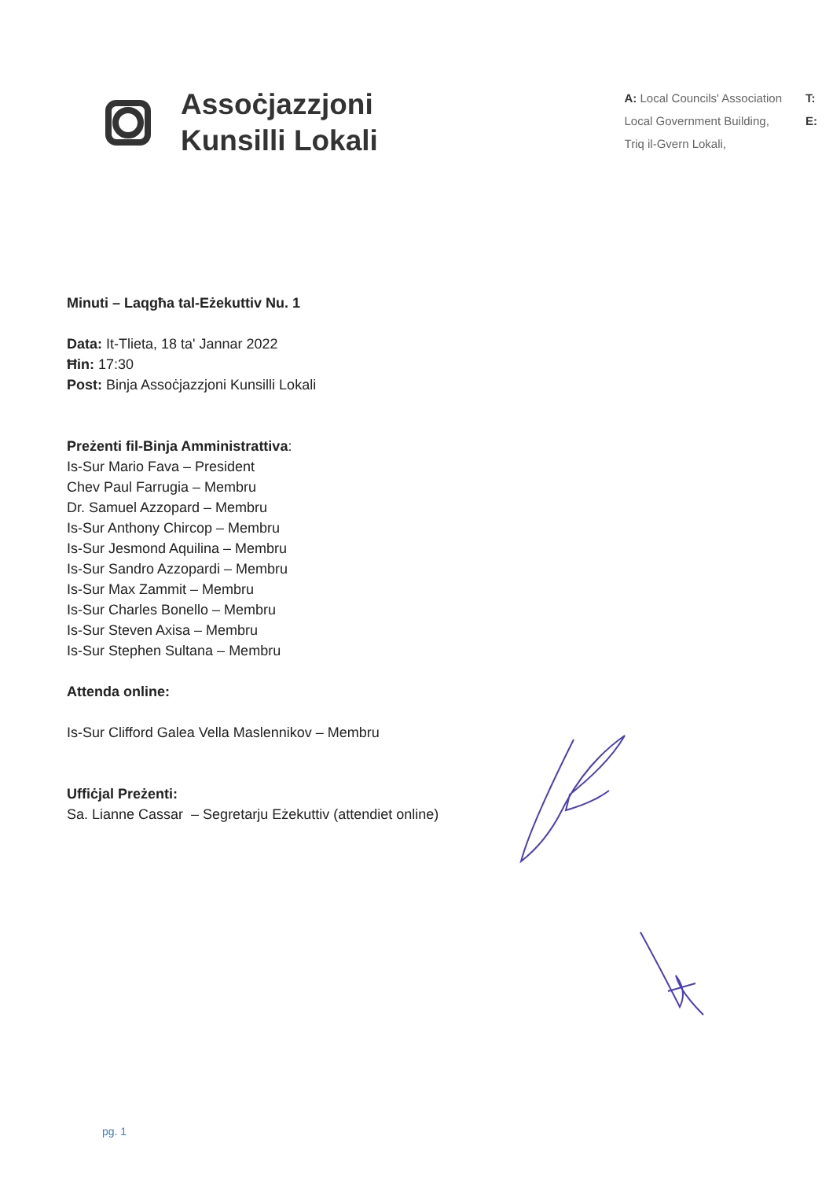Assoċjazzjoni
Kunsilli Lokali
A: Local Councils' Association
Local Government Building,
Triq il-Gvern Lokali,
T:
E:
Minuti – Laqgħa tal-Eżekuttiv Nu. 1
Data: It-Tlieta, 18 ta' Jannar 2022
Ħin: 17:30
Post: Binja Assoċjazzjoni Kunsilli Lokali
Preżenti fil-Binja Amministrattiva:
Is-Sur Mario Fava – President
Chev Paul Farrugia – Membru
Dr. Samuel Azzopard – Membru
Is-Sur Anthony Chircop – Membru
Is-Sur Jesmond Aquilina – Membru
Is-Sur Sandro Azzopardi – Membru
Is-Sur Max Zammit – Membru
Is-Sur Charles Bonello – Membru
Is-Sur Steven Axisa – Membru
Is-Sur Stephen Sultana – Membru
Attenda online:
Is-Sur Clifford Galea Vella Maslennikov – Membru
Uffiċjal Preżenti:
Sa. Lianne Cassar – Segretarju Eżekuttiv (attendiet online)
pg. 1